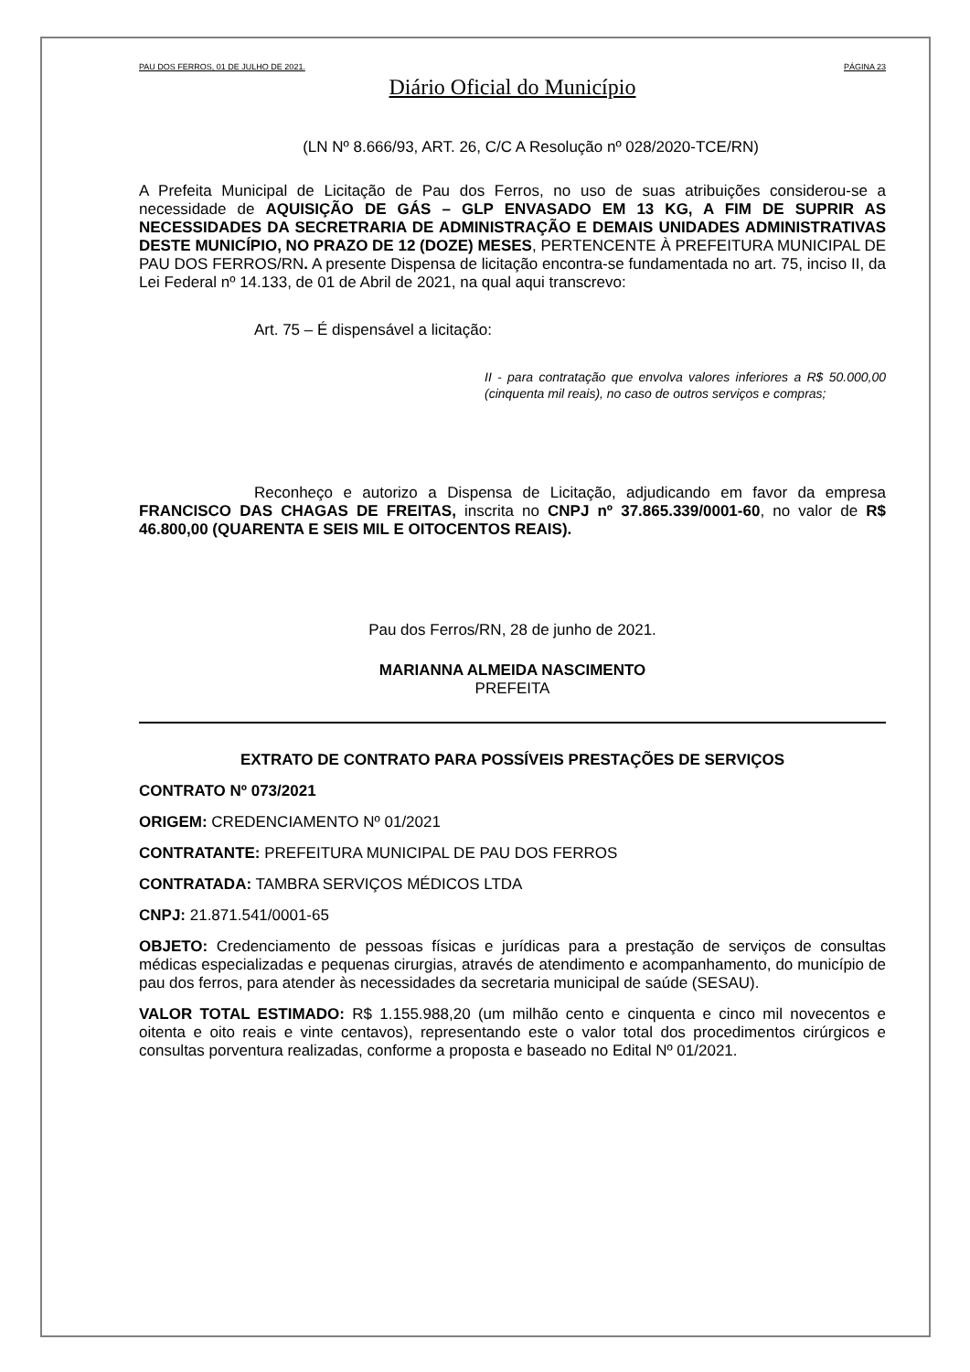PAU DOS FERROS, 01 DE JULHO DE 2021. PÁGINA 23
Diário Oficial do Município
(LN Nº 8.666/93, ART. 26, C/C A Resolução nº 028/2020-TCE/RN)
A Prefeita Municipal de Licitação de Pau dos Ferros, no uso de suas atribuições considerou-se a necessidade de AQUISIÇÃO DE GÁS – GLP ENVASADO EM 13 KG, A FIM DE SUPRIR AS NECESSIDADES DA SECRETRARIA DE ADMINISTRAÇÃO E DEMAIS UNIDADES ADMINISTRATIVAS DESTE MUNICÍPIO, NO PRAZO DE 12 (DOZE) MESES, PERTENCENTE À PREFEITURA MUNICIPAL DE PAU DOS FERROS/RN. A presente Dispensa de licitação encontra-se fundamentada no art. 75, inciso II, da Lei Federal nº 14.133, de 01 de Abril de 2021, na qual aqui transcrevo:
Art. 75 – É dispensável a licitação:
II - para contratação que envolva valores inferiores a R$ 50.000,00 (cinquenta mil reais), no caso de outros serviços e compras;
Reconheço e autorizo a Dispensa de Licitação, adjudicando em favor da empresa FRANCISCO DAS CHAGAS DE FREITAS, inscrita no CNPJ nº 37.865.339/0001-60, no valor de R$ 46.800,00 (QUARENTA E SEIS MIL E OITOCENTOS REAIS).
Pau dos Ferros/RN, 28 de junho de 2021.
MARIANNA ALMEIDA NASCIMENTO
PREFEITA
EXTRATO DE CONTRATO PARA POSSÍVEIS PRESTAÇÕES DE SERVIÇOS
CONTRATO Nº 073/2021
ORIGEM: CREDENCIAMENTO Nº 01/2021
CONTRATANTE: PREFEITURA MUNICIPAL DE PAU DOS FERROS
CONTRATADA: TAMBRA SERVIÇOS MÉDICOS LTDA
CNPJ: 21.871.541/0001-65
OBJETO: Credenciamento de pessoas físicas e jurídicas para a prestação de serviços de consultas médicas especializadas e pequenas cirurgias, através de atendimento e acompanhamento, do município de pau dos ferros, para atender às necessidades da secretaria municipal de saúde (SESAU).
VALOR TOTAL ESTIMADO: R$ 1.155.988,20 (um milhão cento e cinquenta e cinco mil novecentos e oitenta e oito reais e vinte centavos), representando este o valor total dos procedimentos cirúrgicos e consultas porventura realizadas, conforme a proposta e baseado no Edital Nº 01/2021.